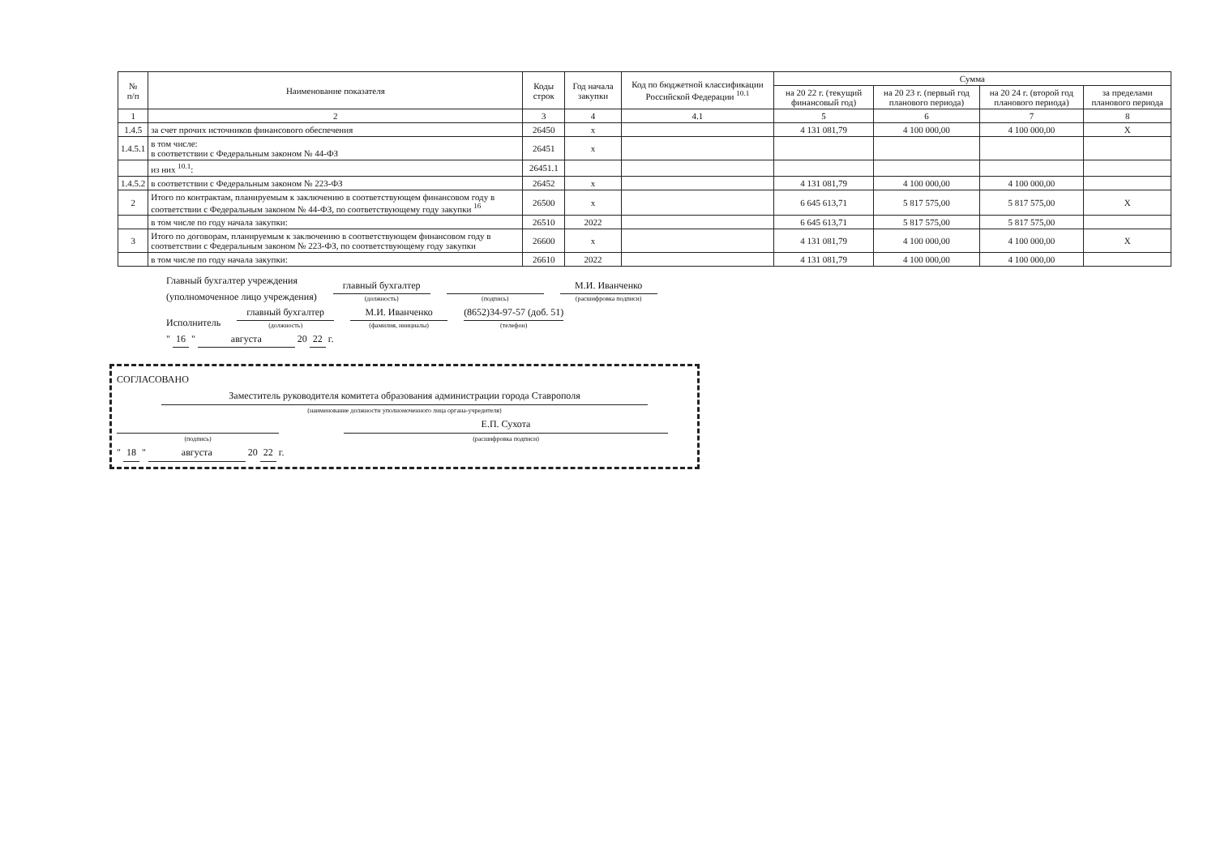| № п/п | Наименование показателя | Коды строк | Год начала закупки | Код по бюджетной классификации Российской Федерации <sup>10.1</sup> | Сумма | | | |
| --- | --- | --- | --- | --- | --- | --- | --- | --- |
| | | | | | на 20 22 г. (текущий финансовый год) | на 20 23 г. (первый год планового периода) | на 20 24 г. (второй год планового периода) | за пределами планового периода |
| 1 | 2 | 3 | 4 | 4.1 | 5 | 6 | 7 | 8 |
| 1.4.5 | за счет прочих источников финансового обеспечения | 26450 | x | | 4 131 081,79 | 4 100 000,00 | 4 100 000,00 | X |
| 1.4.5.1 | в том числе: в соответствии с Федеральным законом № 44-ФЗ | 26451 | x | | | | | |
| | из них <sup>10.1</sup>: | 26451.1 | | | | | | |
| 1.4.5.2 | в соответствии с Федеральным законом № 223-ФЗ | 26452 | x | | 4 131 081,79 | 4 100 000,00 | 4 100 000,00 | |
| 2 | Итого по контрактам, планируемым к заключению в соответствующем финансовом году в соответствии с Федеральным законом № 44-ФЗ, по соответствующему году закупки <sup>16</sup> | 26500 | x | | 6 645 613,71 | 5 817 575,00 | 5 817 575,00 | X |
| | в том числе по году начала закупки: | 26510 | 2022 | | 6 645 613,71 | 5 817 575,00 | 5 817 575,00 | |
| 3 | Итого по договорам, планируемым к заключению в соответствующем финансовом году в соответствии с Федеральным законом № 223-ФЗ, по соответствующему году закупки | 26600 | x | | 4 131 081,79 | 4 100 000,00 | 4 100 000,00 | X |
| | в том числе по году начала закупки: | 26610 | 2022 | | 4 131 081,79 | 4 100 000,00 | 4 100 000,00 | |
Главный бухгалтер учреждения
(уполномоченное лицо учреждения)
главный бухгалтер
(должность)
(подпись)
М.И. Иванченко
(расшифровка подписи)
Исполнитель
главный бухгалтер
(должность)
М.И. Иванченко
(фамилия, инициалы)
(8652)34-97-57 (доб. 51)
(телефон)
" 16 " августа 20 22 г.
СОГЛАСОВАНО
Заместитель руководителя комитета образования администрации города Ставрополя
(наименование должности уполномоченного лица органа-учредителя)
(подпись)
Е.П. Сухота
(расшифровка подписи)
" 18 " августа 20 22 г.